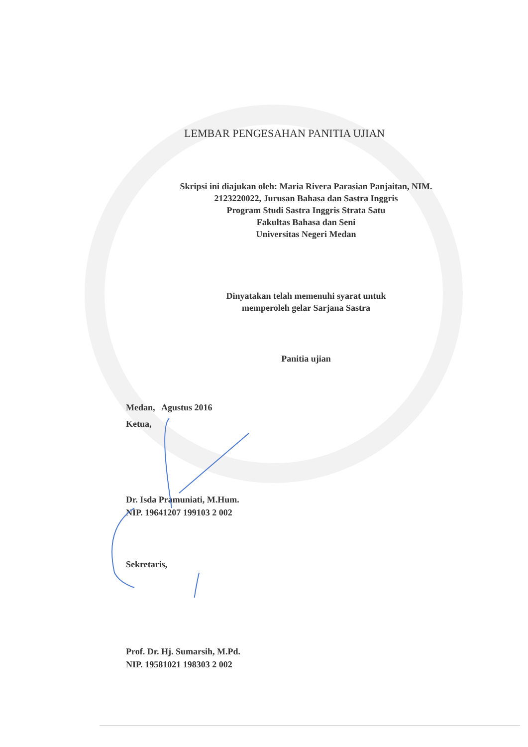LEMBAR PENGESAHAN PANITIA UJIAN
Skripsi ini diajukan oleh: Maria Rivera Parasian Panjaitan, NIM.
2123220022, Jurusan Bahasa dan Sastra Inggris
Program Studi Sastra Inggris Strata Satu
Fakultas Bahasa dan Seni
Universitas Negeri Medan
Dinyatakan telah memenuhi syarat untuk
memperoleh gelar Sarjana Sastra
Panitia ujian
Medan, Agustus 2016
Ketua,
Dr. Isda Pramuniati, M.Hum.
NIP. 19641207 199103 2 002
Sekretaris,
Prof. Dr. Hj. Sumarsih, M.Pd.
NIP. 19581021 198303 2 002